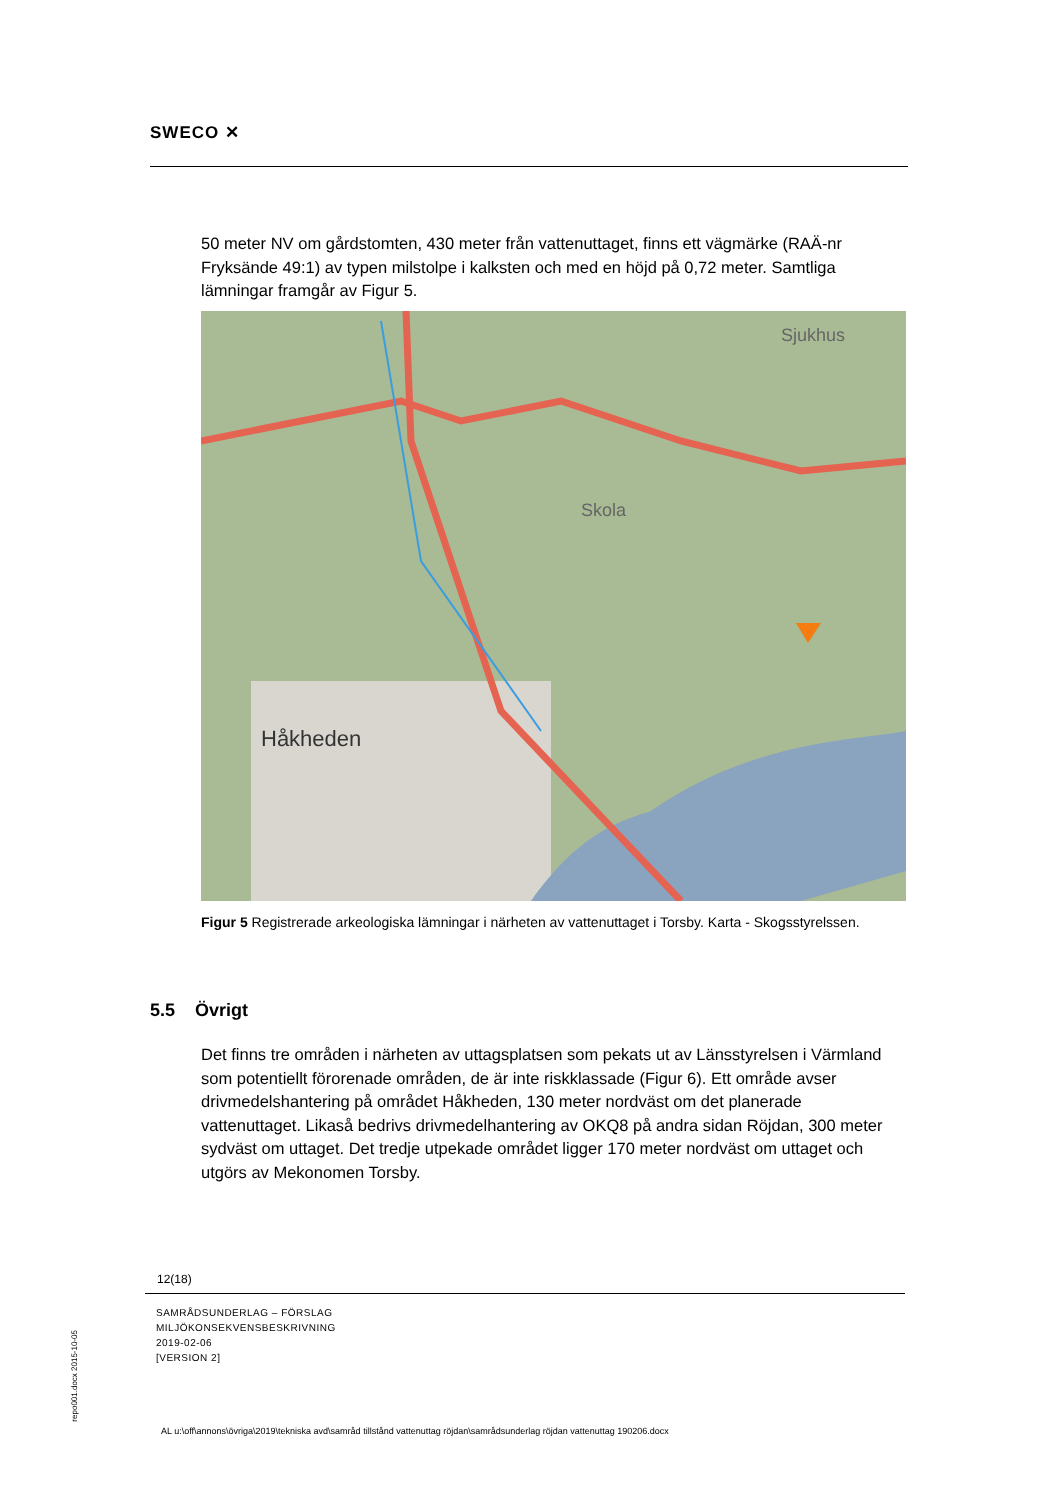SWECO ✕
50 meter NV om gårdstomten, 430 meter från vattenuttaget, finns ett vägmärke (RAÄ-nr Fryksände 49:1) av typen milstolpe i kalksten och med en höjd på 0,72 meter. Samtliga lämningar framgår av Figur 5.
Håkheden
Skola
Sjukhus
Figur 5 Registrerade arkeologiska lämningar i närheten av vattenuttaget i Torsby. Karta - Skogsstyrelssen.
5.5 Övrigt
Det finns tre områden i närheten av uttagsplatsen som pekats ut av Länsstyrelsen i Värmland som potentiellt förorenade områden, de är inte riskklassade (Figur 6). Ett område avser drivmedelshantering på området Håkheden, 130 meter nordväst om det planerade vattenuttaget. Likaså bedrivs drivmedelhantering av OKQ8 på andra sidan Röjdan, 300 meter sydväst om uttaget. Det tredje utpekade området ligger 170 meter nordväst om uttaget och utgörs av Mekonomen Torsby.
12(18)
SAMRÅDSUNDERLAG – FÖRSLAG
MILJÖKONSEKVENSBESKRIVNING
2019-02-06
[VERSION 2]
repo001.docx 2015-10-05
AL u:\off\annons\övriga\2019\tekniska avd\samråd tillstånd vattenuttag röjdan\samrådsunderlag röjdan vattenuttag 190206.docx